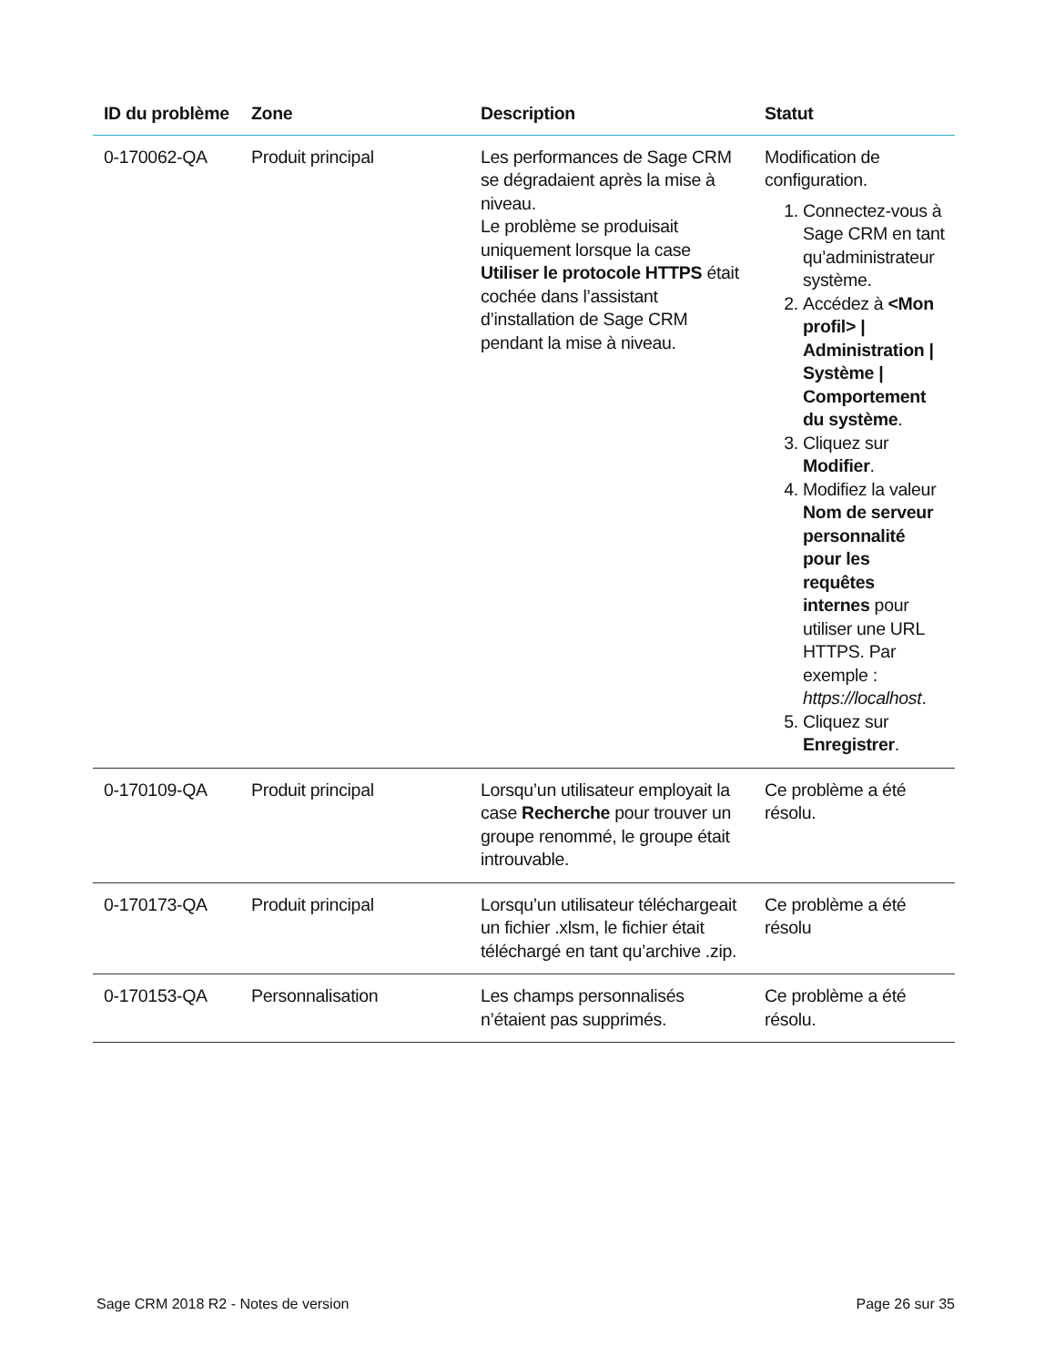| ID du problème | Zone | Description | Statut |
| --- | --- | --- | --- |
| 0-170062-QA | Produit principal | Les performances de Sage CRM se dégradaient après la mise à niveau. Le problème se produisait uniquement lorsque la case Utiliser le protocole HTTPS était cochée dans l’assistant d’installation de Sage CRM pendant la mise à niveau. | Modification de configuration. 1. Connectez-vous à Sage CRM en tant qu’administrateur système. 2. Accédez à <Mon profil> / Administration / Système / Comportement du système . 3. Cliquez sur Modifier . 4. Modifiez la valeur Nom de serveur personnalité pour les requêtes internes pour utiliser une URL HTTPS. Par exemple : https://localhost . 5. Cliquez sur Enregistrer . |
| 0-170109-QA | Produit principal | Lorsqu’un utilisateur employait la case Recherche pour trouver un groupe renommé, le groupe était introuvable. | Ce problème a été résolu. |
| 0-170173-QA | Produit principal | Lorsqu’un utilisateur téléchargeait un fichier .xlsm, le fichier était téléchargé en tant qu’archive .zip. | Ce problème a été résolu |
| 0-170153-QA | Personnalisation | Les champs personnalisés n’étaient pas supprimés. | Ce problème a été résolu. |
Sage CRM 2018 R2 - Notes de version Page 26 sur 35